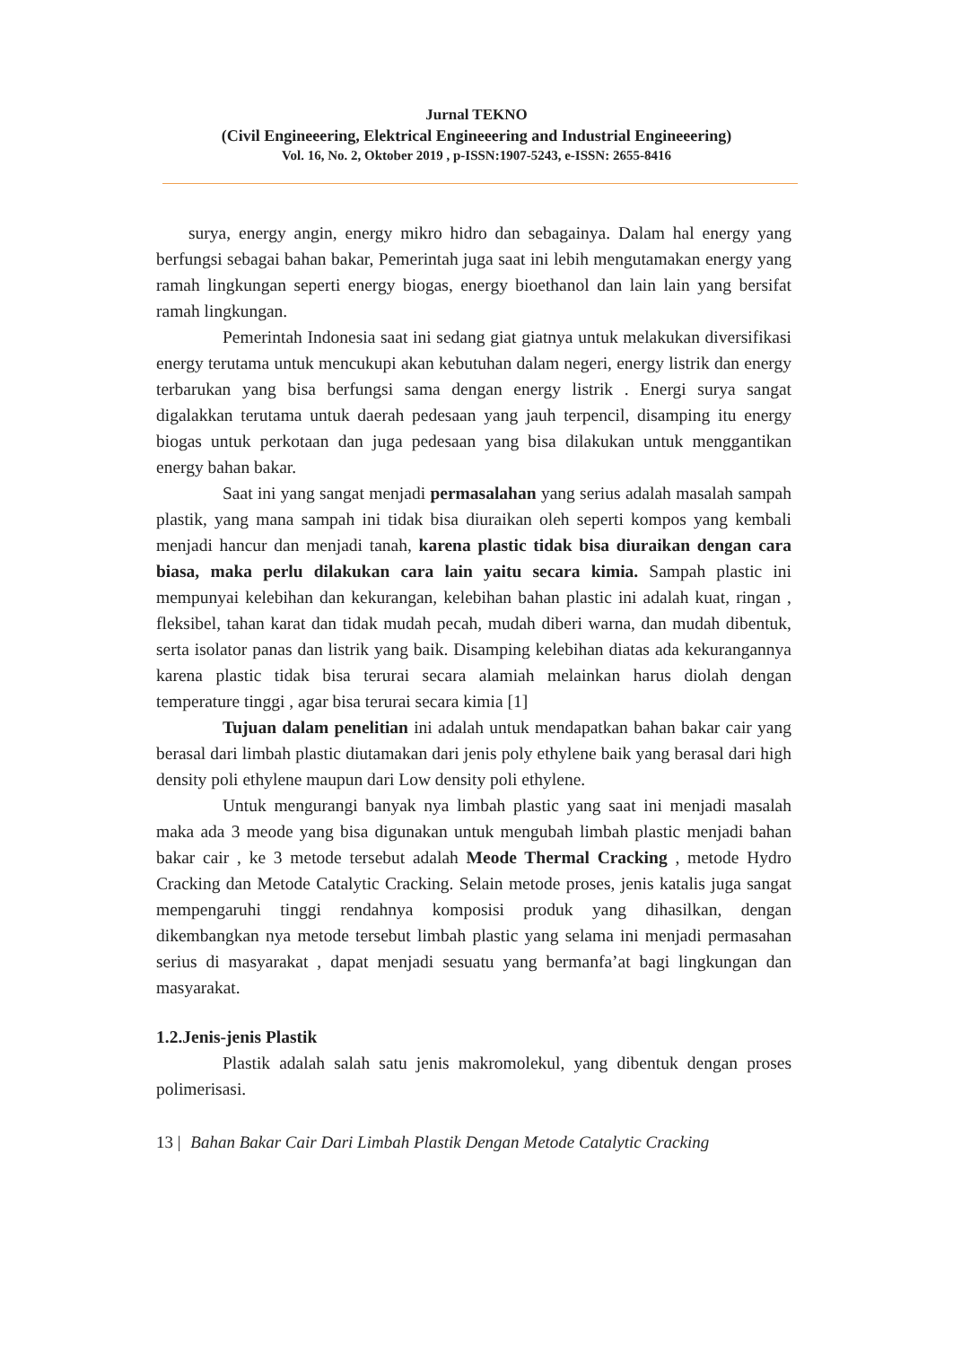Jurnal TEKNO
(Civil Engineeering, Elektrical Engineeering and Industrial Engineeering)
Vol. 16, No. 2, Oktober 2019 , p-ISSN:1907-5243, e-ISSN: 2655-8416
surya, energy angin, energy mikro hidro dan sebagainya. Dalam hal energy yang berfungsi sebagai bahan bakar, Pemerintah juga saat ini lebih mengutamakan energy yang ramah lingkungan seperti energy biogas, energy bioethanol dan lain lain yang bersifat ramah lingkungan.
Pemerintah Indonesia saat ini sedang giat giatnya untuk melakukan diversifikasi energy terutama untuk mencukupi akan kebutuhan dalam negeri, energy listrik dan energy terbarukan yang bisa berfungsi sama dengan energy listrik . Energi surya sangat digalakkan terutama untuk daerah pedesaan yang jauh terpencil, disamping itu energy biogas untuk perkotaan dan juga pedesaan yang bisa dilakukan untuk menggantikan energy bahan bakar.
Saat ini yang sangat menjadi permasalahan yang serius adalah masalah sampah plastik, yang mana sampah ini tidak bisa diuraikan oleh seperti kompos yang kembali menjadi hancur dan menjadi tanah, karena plastic tidak bisa diuraikan dengan cara biasa, maka perlu dilakukan cara lain yaitu secara kimia. Sampah plastic ini mempunyai kelebihan dan kekurangan, kelebihan bahan plastic ini adalah kuat, ringan , fleksibel, tahan karat dan tidak mudah pecah, mudah diberi warna, dan mudah dibentuk, serta isolator panas dan listrik yang baik. Disamping kelebihan diatas ada kekurangannya karena plastic tidak bisa terurai secara alamiah melainkan harus diolah dengan temperature tinggi , agar bisa terurai secara kimia [1]
Tujuan dalam penelitian ini adalah untuk mendapatkan bahan bakar cair yang berasal dari limbah plastic diutamakan dari jenis poly ethylene baik yang berasal dari high density poli ethylene maupun dari Low density poli ethylene.
Untuk mengurangi banyak nya limbah plastic yang saat ini menjadi masalah maka ada 3 meode yang bisa digunakan untuk mengubah limbah plastic menjadi bahan bakar cair , ke 3 metode tersebut adalah Meode Thermal Cracking , metode Hydro Cracking dan Metode Catalytic Cracking. Selain metode proses, jenis katalis juga sangat mempengaruhi tinggi rendahnya komposisi produk yang dihasilkan, dengan dikembangkan nya metode tersebut limbah plastic yang selama ini menjadi permasahan serius di masyarakat , dapat menjadi sesuatu yang bermanfa’at bagi lingkungan dan masyarakat.
1.2.Jenis-jenis Plastik
Plastik adalah salah satu jenis makromolekul, yang dibentuk dengan proses polimerisasi.
13 | Bahan Bakar Cair Dari Limbah Plastik Dengan Metode Catalytic Cracking